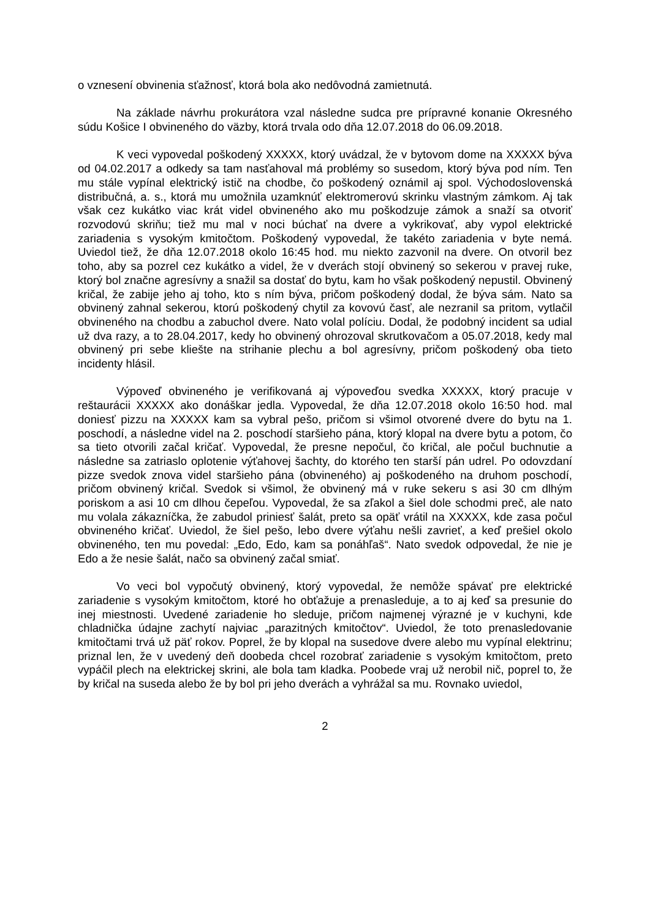o vznesení obvinenia sťažnosť, ktorá bola ako nedôvodná zamietnutá.
Na základe návrhu prokurátora vzal následne sudca pre prípravné konanie Okresného súdu Košice I obvineného do väzby, ktorá trvala odo dňa 12.07.2018 do 06.09.2018.
K veci vypovedal poškodený XXXXX, ktorý uvádzal, že v bytovom dome na XXXXX býva od 04.02.2017 a odkedy sa tam nasťahoval má problémy so susedom, ktorý býva pod ním. Ten mu stále vypínal elektrický istič na chodbe, čo poškodený oznámil aj spol. Východoslovenská distribučná, a. s., ktorá mu umožnila uzamknúť elektromerovú skrinku vlastným zámkom. Aj tak však cez kukátko viac krát videl obvineného ako mu poškodzuje zámok a snaží sa otvoriť rozvodovú skriňu; tiež mu mal v noci búchať na dvere a vykrikovať, aby vypol elektrické zariadenia s vysokým kmitočtom. Poškodený vypovedal, že takéto zariadenia v byte nemá. Uviedol tiež, že dňa 12.07.2018 okolo 16:45 hod. mu niekto zazvonil na dvere. On otvoril bez toho, aby sa pozrel cez kukátko a videl, že v dverách stojí obvinený so sekerou v pravej ruke, ktorý bol značne agresívny a snažil sa dostať do bytu, kam ho však poškodený nepustil. Obvinený kričal, že zabije jeho aj toho, kto s ním býva, pričom poškodený dodal, že býva sám. Nato sa obvinený zahnal sekerou, ktorú poškodený chytil za kovovú časť, ale nezranil sa pritom, vytlačil obvineného na chodbu a zabuchol dvere. Nato volal políciu. Dodal, že podobný incident sa udial už dva razy, a to 28.04.2017, kedy ho obvinený ohrozoval skrutkovačom a 05.07.2018, kedy mal obvinený pri sebe kliešte na strihanie plechu a bol agresívny, pričom poškodený oba tieto incidenty hlásil.
Výpoveď obvineného je verifikovaná aj výpoveďou svedka XXXXX, ktorý pracuje v reštaurácii XXXXX ako donáškar jedla. Vypovedal, že dňa 12.07.2018 okolo 16:50 hod. mal doniesť pizzu na XXXXX kam sa vybral pešo, pričom si všimol otvorené dvere do bytu na 1. poschodí, a následne videl na 2. poschodí staršieho pána, ktorý klopal na dvere bytu a potom, čo sa tieto otvorili začal kričať. Vypovedal, že presne nepočul, čo kričal, ale počul buchnutie a následne sa zatriaslo oplotenie výťahovej šachty, do ktorého ten starší pán udrel. Po odovzdaní pizze svedok znova videl staršieho pána (obvineného) aj poškodeného na druhom poschodí, pričom obvinený kričal. Svedok si všimol, že obvinený má v ruke sekeru s asi 30 cm dlhým poriskom a asi 10 cm dlhou čepeľou. Vypovedal, že sa zľakol a šiel dole schodmi preč, ale nato mu volala zákazníčka, že zabudol priniesť šalát, preto sa opäť vrátil na XXXXX, kde zasa počul obvineného kričať. Uviedol, že šiel pešo, lebo dvere výťahu nešli zavrieť, a keď prešiel okolo obvineného, ten mu povedal: „Edo, Edo, kam sa ponáhľaš“. Nato svedok odpovedal, že nie je Edo a že nesie šalát, načo sa obvinený začal smiať.
Vo veci bol vypočutý obvinený, ktorý vypovedal, že nemôže spávať pre elektrické zariadenie s vysokým kmitočtom, ktoré ho obťažuje a prenasleduje, a to aj keď sa presunie do inej miestnosti. Uvedené zariadenie ho sleduje, pričom najmenej výrazné je v kuchyni, kde chladnička údajne zachytí najviac „parazitných kmitočtov“. Uviedol, že toto prenasledovanie kmitočtami trvá už päť rokov. Poprel, že by klopal na susedove dvere alebo mu vypínal elektrinu; priznal len, že v uvedený deň doobeda chcel rozobrať zariadenie s vysokým kmitočtom, preto vypáčil plech na elektrickej skrini, ale bola tam kladka. Poobede vraj už nerobil nič, poprel to, že by kričal na suseda alebo že by bol pri jeho dverách a vyhrážal sa mu. Rovnako uviedol,
2